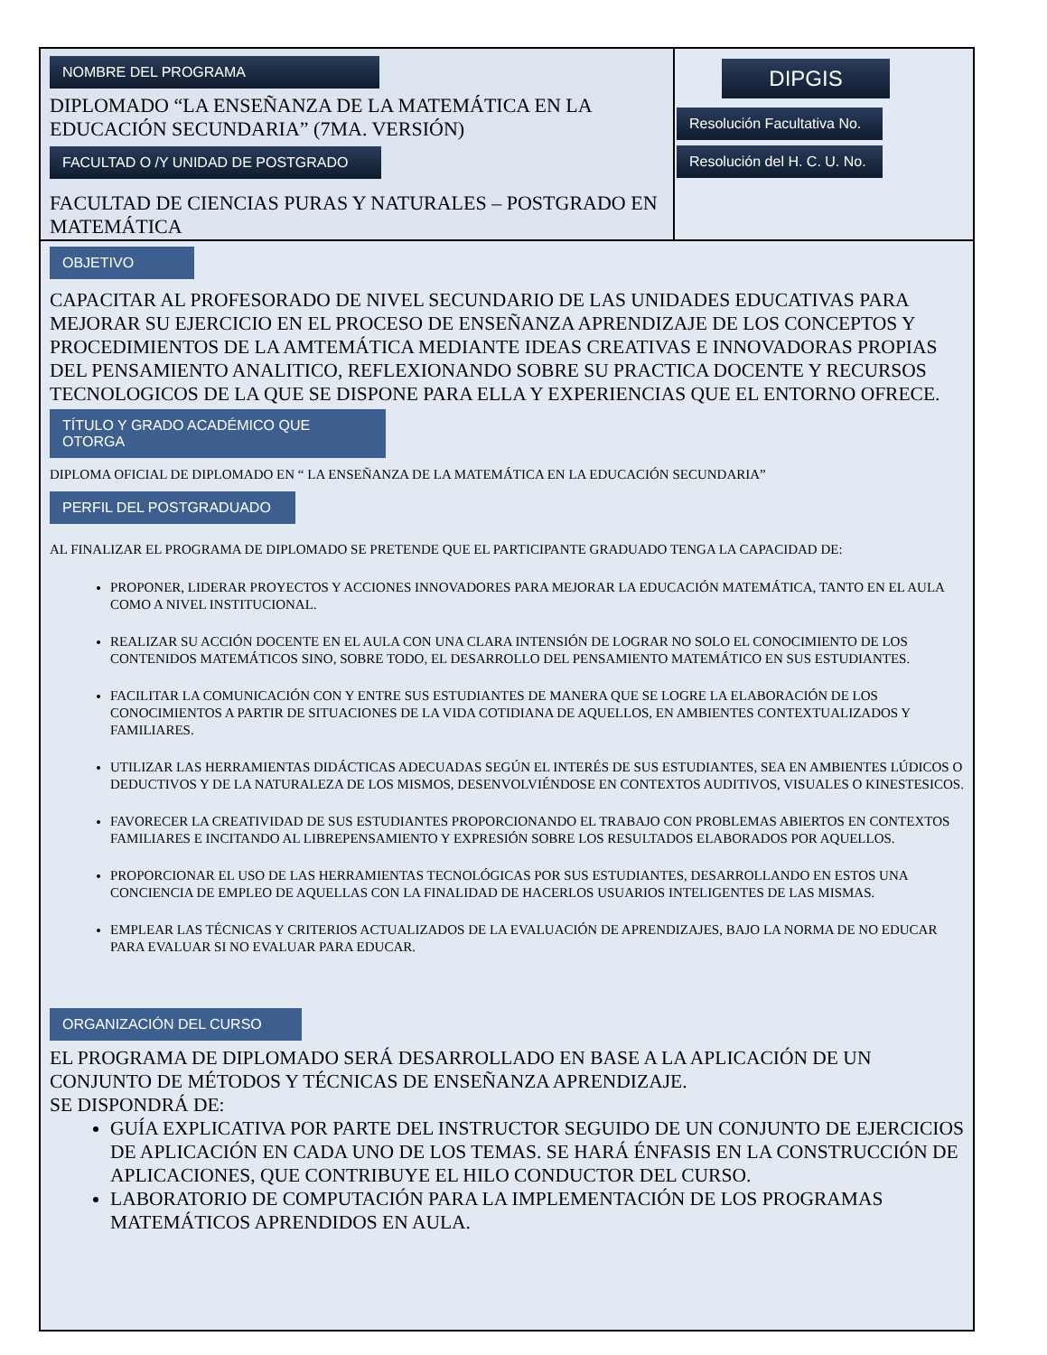NOMBRE DEL PROGRAMA
DIPLOMADO “LA ENSEÑANZA DE LA MATEMÁTICA EN LA EDUCACIÓN SECUNDARIA” (7MA. VERSIÓN)
FACULTAD O /Y UNIDAD DE POSTGRADO
FACULTAD DE CIENCIAS PURAS Y NATURALES – POSTGRADO EN MATEMÁTICA
DIPGIS
Resolución Facultativa No.
Resolución del H. C. U. No.
OBJETIVO
CAPACITAR AL PROFESORADO DE NIVEL SECUNDARIO DE LAS UNIDADES EDUCATIVAS PARA MEJORAR SU EJERCICIO EN EL PROCESO DE ENSEÑANZA APRENDIZAJE DE LOS CONCEPTOS Y PROCEDIMIENTOS DE LA AMTEMÁTICA MEDIANTE IDEAS CREATIVAS E INNOVADORAS PROPIAS DEL PENSAMIENTO ANALITICO, REFLEXIONANDO SOBRE SU PRACTICA DOCENTE Y RECURSOS TECNOLOGICOS DE LA QUE SE DISPONE PARA ELLA Y EXPERIENCIAS QUE EL ENTORNO OFRECE.
TÍTULO Y GRADO ACADÉMICO QUE OTORGA
DIPLOMA OFICIAL DE DIPLOMADO EN “ LA ENSEÑANZA DE LA MATEMÁTICA EN LA EDUCACIÓN SECUNDARIA”
PERFIL DEL POSTGRADUADO
AL FINALIZAR EL PROGRAMA DE DIPLOMADO SE PRETENDE QUE EL PARTICIPANTE GRADUADO TENGA LA CAPACIDAD DE:
PROPONER, LIDERAR PROYECTOS Y ACCIONES INNOVADORES PARA MEJORAR LA EDUCACIÓN MATEMÁTICA, TANTO EN EL AULA COMO A NIVEL INSTITUCIONAL.
REALIZAR SU ACCIÓN DOCENTE EN EL AULA CON UNA CLARA INTENSIÓN DE LOGRAR NO SOLO EL CONOCIMIENTO DE LOS CONTENIDOS MATEMÁTICOS SINO, SOBRE TODO, EL DESARROLLO DEL PENSAMIENTO MATEMÁTICO EN SUS ESTUDIANTES.
FACILITAR LA COMUNICACIÓN CON Y ENTRE SUS ESTUDIANTES DE MANERA QUE SE LOGRE LA ELABORACIÓN DE LOS CONOCIMIENTOS A PARTIR DE SITUACIONES DE LA VIDA COTIDIANA DE AQUELLOS, EN AMBIENTES CONTEXTUALIZADOS Y FAMILIARES.
UTILIZAR LAS HERRAMIENTAS DIDÁCTICAS ADECUADAS SEGÚN EL INTERÉS DE SUS ESTUDIANTES, SEA EN AMBIENTES LÚDICOS O DEDUCTIVOS Y DE LA NATURALEZA DE LOS MISMOS, DESENVOLVIÉNDOSE EN CONTEXTOS AUDITIVOS, VISUALES O KINESTESICOS.
FAVORECER LA CREATIVIDAD DE SUS ESTUDIANTES PROPORCIONANDO EL TRABAJO CON PROBLEMAS ABIERTOS EN CONTEXTOS FAMILIARES E INCITANDO AL LIBREPENSAMIENTO Y EXPRESIÓN SOBRE LOS RESULTADOS ELABORADOS POR AQUELLOS.
PROPORCIONAR EL USO DE LAS HERRAMIENTAS TECNOLÓGICAS POR SUS ESTUDIANTES, DESARROLLANDO EN ESTOS UNA CONCIENCIA DE EMPLEO DE AQUELLAS CON LA FINALIDAD DE HACERLOS USUARIOS INTELIGENTES DE LAS MISMAS.
EMPLEAR LAS TÉCNICAS Y CRITERIOS ACTUALIZADOS DE LA EVALUACIÓN DE APRENDIZAJES, BAJO LA NORMA DE NO EDUCAR PARA EVALUAR SI NO EVALUAR PARA EDUCAR.
ORGANIZACIÓN DEL CURSO
EL PROGRAMA DE DIPLOMADO SERÁ DESARROLLADO EN BASE A LA APLICACIÓN DE UN CONJUNTO DE MÉTODOS Y TÉCNICAS DE ENSEÑANZA APRENDIZAJE.
SE DISPONDRÁ DE:
GUÍA EXPLICATIVA POR PARTE DEL INSTRUCTOR SEGUIDO DE UN CONJUNTO DE EJERCICIOS DE APLICACIÓN EN CADA UNO DE LOS TEMAS. SE HARÁ ÉNFASIS EN LA CONSTRUCCIÓN DE APLICACIONES, QUE CONTRIBUYE EL HILO CONDUCTOR DEL CURSO.
LABORATORIO DE COMPUTACIÓN PARA LA IMPLEMENTACIÓN DE LOS PROGRAMAS MATEMÁTICOS APRENDIDOS EN AULA.